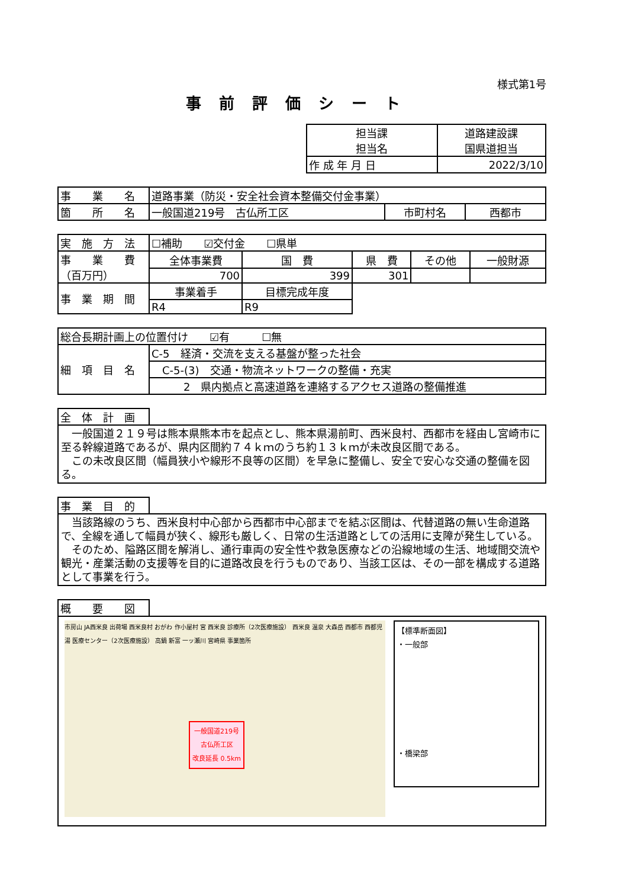様式第1号
事前評価シート
| 担当課 担当名 | 道路建設課 国県道担当 |
| 作 成 年 月 日 | 2022/3/10 |
| 事 業 名 | 道路事業（防災・安全社会資本整備交付金事業） | | |
| 箇 所 名 | 一般国道219号 古仏所工区 | 市町村名 | 西都市 |
| 実 施 方 法 | ☐補助 ☑交付金 ☐県単 | | | | |
| 事 業 費 （百万円） | 全体事業費 | 国 費 | 県 費 | その他 | 一般財源 |
| | 700 | 399 | 301 | | |
| 事 業 期 間 | 事業着手 | 目標完成年度 | | | |
| | R4 | R9 | | | |
| 総合長期計画上の位置付け ☑有 ☐無 | |
| 細 項 目 名 | C-5 経済・交流を支える基盤が整った社会 |
| | C-5-(3) 交通・物流ネットワークの整備・充実 |
| | 2 県内拠点と高速道路を連絡するアクセス道路の整備推進 |
全　体　計　画
　一般国道２１９号は熊本県熊本市を起点とし、熊本県湯前町、西米良村、西都市を経由し宮崎市に至る幹線道路であるが、県内区間約７４ｋｍのうち約１３ｋｍが未改良区間である。
　この未改良区間（幅員狭小や線形不良等の区間）を早急に整備し、安全で安心な交通の整備を図る。
事　業　目　的
　当該路線のうち、西米良村中心部から西都市中心部までを結ぶ区間は、代替道路の無い生命道路で、全線を通して幅員が狭く、線形も厳しく、日常の生活道路としての活用に支障が発生している。
　そのため、隘路区間を解消し、通行車両の安全性や救急医療などの沿線地域の生活、地域間交流や観光・産業活動の支援等を目的に道路改良を行うものであり、当該工区は、その一部を構成する道路として事業を行う。
概　　要　　図
一般国道219号
古仏所工区
改良延長 0.5km
市房山 JA西米良 出荷場 西米良村 おがわ 作小屋村 宮 西米良 診療所（2次医療施設） 西米良 温泉 大森岳 西都市 西都児湯 医療センター（2次医療施設） 高鍋 新富 一ッ瀬川 宮崎県 事業箇所
【標準断面図】
・一般部
・橋梁部